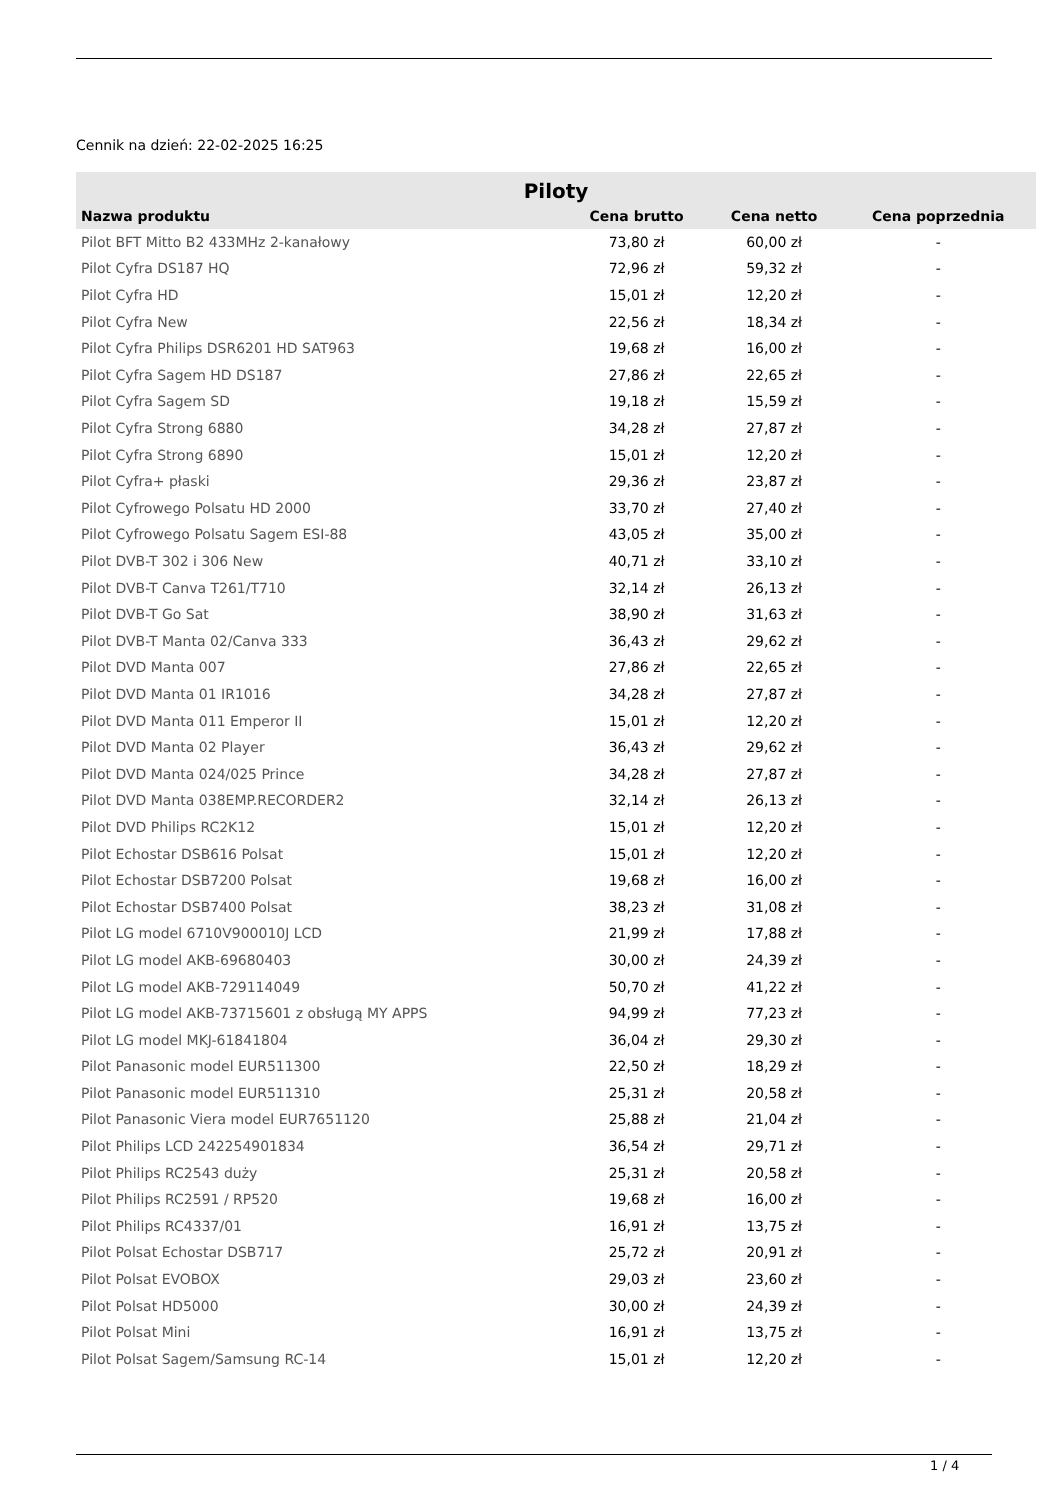Cennik na dzień: 22-02-2025 16:25
| Piloty | | | |
| Nazwa produktu | Cena brutto | Cena netto | Cena poprzednia |
| Pilot BFT Mitto B2 433MHz 2-kanałowy | 73,80 zł | 60,00 zł | - |
| Pilot Cyfra DS187 HQ | 72,96 zł | 59,32 zł | - |
| Pilot Cyfra HD | 15,01 zł | 12,20 zł | - |
| Pilot Cyfra New | 22,56 zł | 18,34 zł | - |
| Pilot Cyfra Philips DSR6201 HD SAT963 | 19,68 zł | 16,00 zł | - |
| Pilot Cyfra Sagem HD DS187 | 27,86 zł | 22,65 zł | - |
| Pilot Cyfra Sagem SD | 19,18 zł | 15,59 zł | - |
| Pilot Cyfra Strong 6880 | 34,28 zł | 27,87 zł | - |
| Pilot Cyfra Strong 6890 | 15,01 zł | 12,20 zł | - |
| Pilot Cyfra+ płaski | 29,36 zł | 23,87 zł | - |
| Pilot Cyfrowego Polsatu HD 2000 | 33,70 zł | 27,40 zł | - |
| Pilot Cyfrowego Polsatu Sagem ESI-88 | 43,05 zł | 35,00 zł | - |
| Pilot DVB-T 302 i 306 New | 40,71 zł | 33,10 zł | - |
| Pilot DVB-T Canva T261/T710 | 32,14 zł | 26,13 zł | - |
| Pilot DVB-T Go Sat | 38,90 zł | 31,63 zł | - |
| Pilot DVB-T Manta 02/Canva 333 | 36,43 zł | 29,62 zł | - |
| Pilot DVD Manta 007 | 27,86 zł | 22,65 zł | - |
| Pilot DVD Manta 01 IR1016 | 34,28 zł | 27,87 zł | - |
| Pilot DVD Manta 011 Emperor II | 15,01 zł | 12,20 zł | - |
| Pilot DVD Manta 02 Player | 36,43 zł | 29,62 zł | - |
| Pilot DVD Manta 024/025 Prince | 34,28 zł | 27,87 zł | - |
| Pilot DVD Manta 038EMP.RECORDER2 | 32,14 zł | 26,13 zł | - |
| Pilot DVD Philips RC2K12 | 15,01 zł | 12,20 zł | - |
| Pilot Echostar DSB616 Polsat | 15,01 zł | 12,20 zł | - |
| Pilot Echostar DSB7200 Polsat | 19,68 zł | 16,00 zł | - |
| Pilot Echostar DSB7400 Polsat | 38,23 zł | 31,08 zł | - |
| Pilot LG model 6710V900010J LCD | 21,99 zł | 17,88 zł | - |
| Pilot LG model AKB-69680403 | 30,00 zł | 24,39 zł | - |
| Pilot LG model AKB-729114049 | 50,70 zł | 41,22 zł | - |
| Pilot LG model AKB-73715601 z obsługą MY APPS | 94,99 zł | 77,23 zł | - |
| Pilot LG model MKJ-61841804 | 36,04 zł | 29,30 zł | - |
| Pilot Panasonic model EUR511300 | 22,50 zł | 18,29 zł | - |
| Pilot Panasonic model EUR511310 | 25,31 zł | 20,58 zł | - |
| Pilot Panasonic Viera model EUR7651120 | 25,88 zł | 21,04 zł | - |
| Pilot Philips LCD 242254901834 | 36,54 zł | 29,71 zł | - |
| Pilot Philips RC2543 duży | 25,31 zł | 20,58 zł | - |
| Pilot Philips RC2591 / RP520 | 19,68 zł | 16,00 zł | - |
| Pilot Philips RC4337/01 | 16,91 zł | 13,75 zł | - |
| Pilot Polsat Echostar DSB717 | 25,72 zł | 20,91 zł | - |
| Pilot Polsat EVOBOX | 29,03 zł | 23,60 zł | - |
| Pilot Polsat HD5000 | 30,00 zł | 24,39 zł | - |
| Pilot Polsat Mini | 16,91 zł | 13,75 zł | - |
| Pilot Polsat Sagem/Samsung RC-14 | 15,01 zł | 12,20 zł | - |
1 / 4